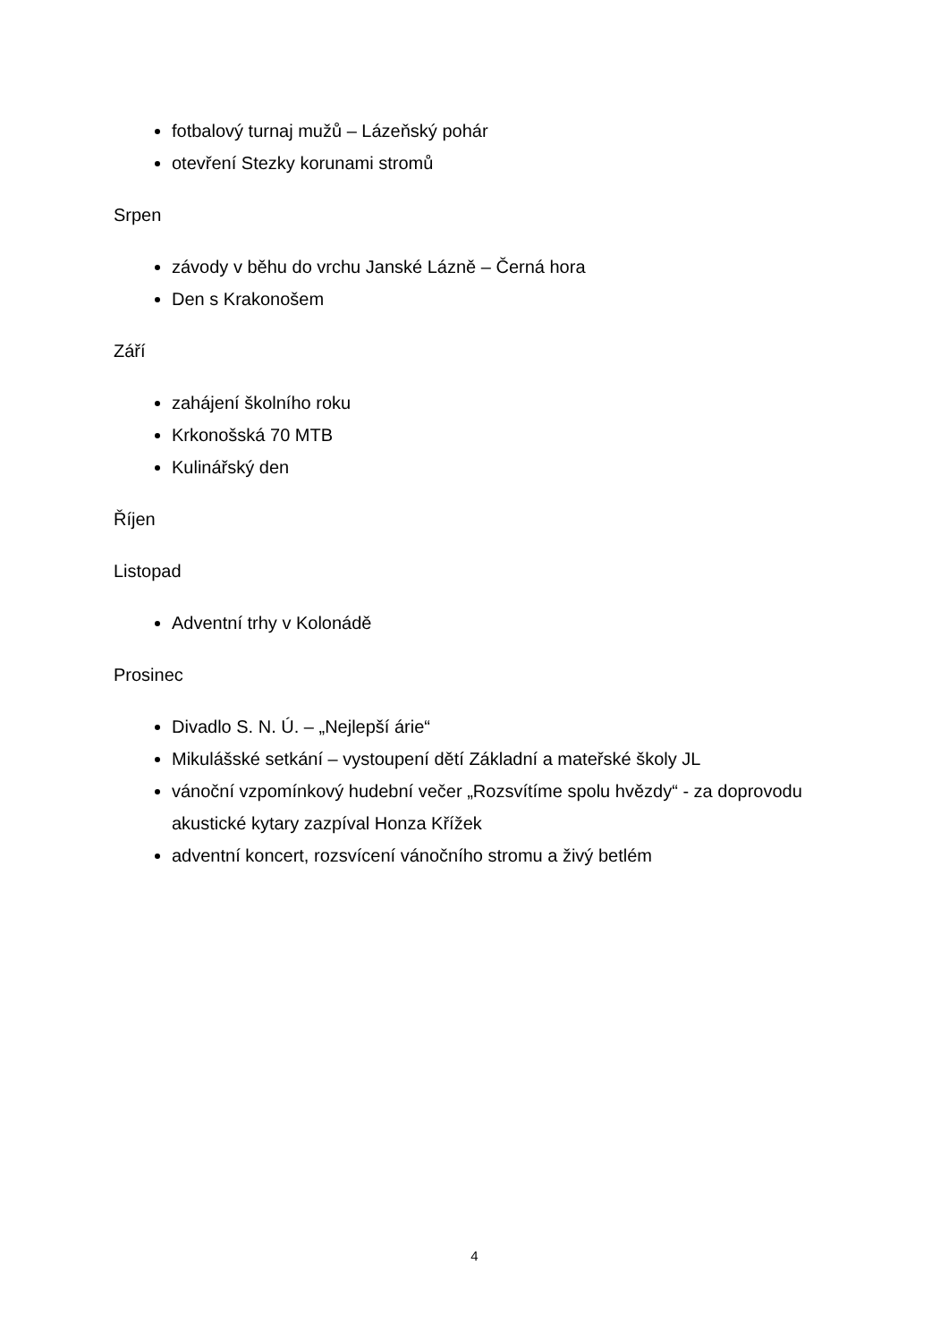fotbalový turnaj mužů – Lázeňský pohár
otevření Stezky korunami stromů
Srpen
závody v běhu do vrchu Janské Lázně – Černá hora
Den s Krakonošem
Září
zahájení školního roku
Krkonošská 70 MTB
Kulinářský den
Říjen
Listopad
Adventní trhy v Kolonádě
Prosinec
Divadlo S. N. Ú. – „Nejlepší árie“
Mikulášské setkání – vystoupení dětí Základní a mateřské školy JL
vánoční vzpomínkový hudební večer „Rozsvítíme spolu hvězdy“ - za doprovodu akustické kytary zazpíval Honza Křížek
adventní koncert, rozsvícení vánočního stromu a živý betlém
4